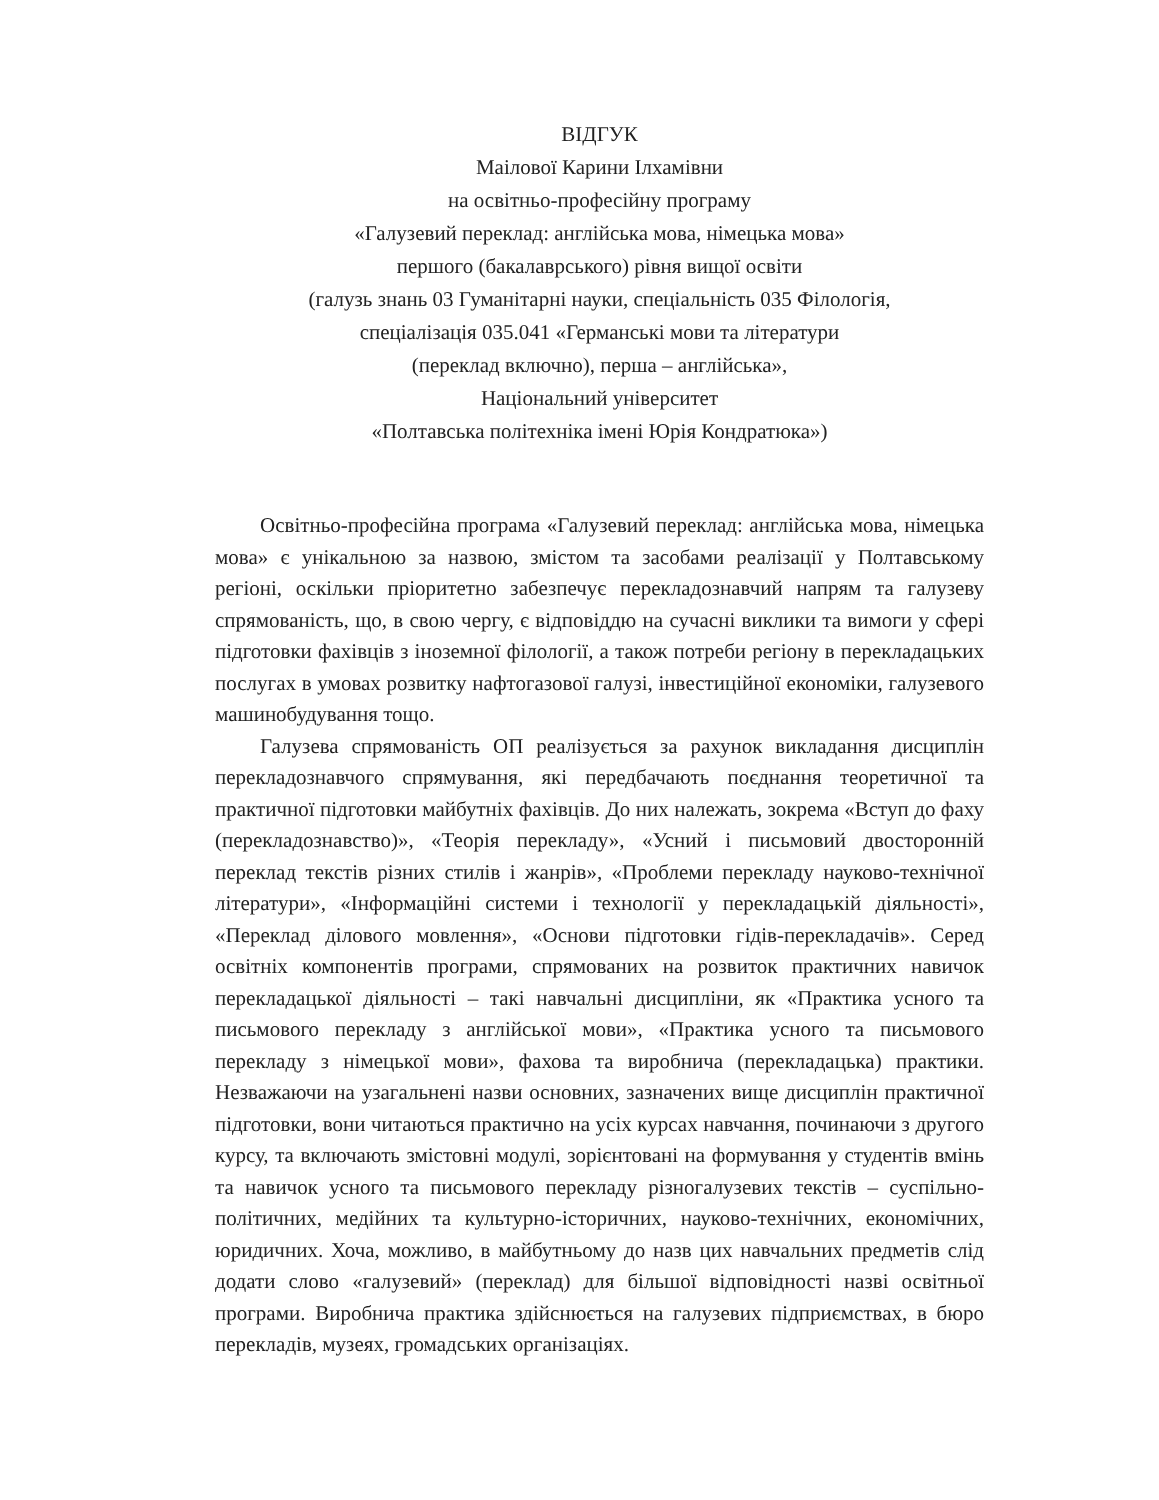ВІДГУК
Маілової Карини Ілхамівни
на освітньо-професійну програму
«Галузевий переклад: англійська мова, німецька мова»
першого (бакалаврського) рівня вищої освіти
(галузь знань 03 Гуманітарні науки, спеціальність 035 Філологія,
спеціалізація 035.041 «Германські мови та літератури
(переклад включно), перша – англійська»,
Національний університет
«Полтавська політехніка імені Юрія Кондратюка»)
Освітньо-професійна програма «Галузевий переклад: англійська мова, німецька мова» є унікальною за назвою, змістом та засобами реалізації у Полтавському регіоні, оскільки пріоритетно забезпечує перекладознавчий напрям та галузеву спрямованість, що, в свою чергу, є відповіддю на сучасні виклики та вимоги у сфері підготовки фахівців з іноземної філології, а також потреби регіону в перекладацьких послугах в умовах розвитку нафтогазової галузі, інвестиційної економіки, галузевого машинобудування тощо.
Галузева спрямованість ОП реалізується за рахунок викладання дисциплін перекладознавчого спрямування, які передбачають поєднання теоретичної та практичної підготовки майбутніх фахівців. До них належать, зокрема «Вступ до фаху (перекладознавство)», «Теорія перекладу», «Усний і письмовий двосторонній переклад текстів різних стилів і жанрів», «Проблеми перекладу науково-технічної літератури», «Інформаційні системи і технології у перекладацькій діяльності», «Переклад ділового мовлення», «Основи підготовки гідів-перекладачів». Серед освітніх компонентів програми, спрямованих на розвиток практичних навичок перекладацької діяльності – такі навчальні дисципліни, як «Практика усного та письмового перекладу з англійської мови», «Практика усного та письмового перекладу з німецької мови», фахова та виробнича (перекладацька) практики. Незважаючи на узагальнені назви основних, зазначених вище дисциплін практичної підготовки, вони читаються практично на усіх курсах навчання, починаючи з другого курсу, та включають змістовні модулі, зорієнтовані на формування у студентів вмінь та навичок усного та письмового перекладу різногалузевих текстів – суспільно-політичних, медійних та культурно-історичних, науково-технічних, економічних, юридичних. Хоча, можливо, в майбутньому до назв цих навчальних предметів слід додати слово «галузевий» (переклад) для більшої відповідності назві освітньої програми. Виробнича практика здійснюється на галузевих підприємствах, в бюро перекладів, музеях, громадських організаціях.